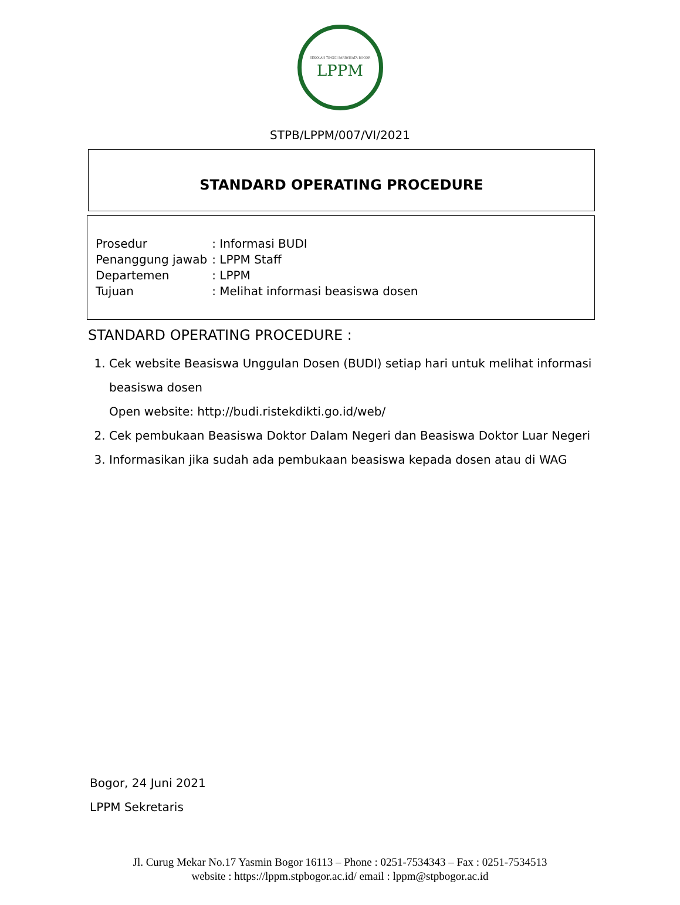SEKOLAH TINGGI PARIWISATA BOGOR
LPPM
STPB/LPPM/007/VI/2021
STANDARD OPERATING PROCEDURE
| Prosedur | : Informasi BUDI |
| Penanggung jawab | : LPPM Staff |
| Departemen | : LPPM |
| Tujuan | : Melihat informasi beasiswa dosen |
STANDARD OPERATING PROCEDURE :
1. Cek website Beasiswa Unggulan Dosen (BUDI) setiap hari untuk melihat informasi beasiswa dosen
Open website: http://budi.ristekdikti.go.id/web/
2. Cek pembukaan Beasiswa Doktor Dalam Negeri dan Beasiswa Doktor Luar Negeri
3. Informasikan jika sudah ada pembukaan beasiswa kepada dosen atau di WAG
Bogor, 24 Juni 2021
LPPM Sekretaris
Jl. Curug Mekar No.17 Yasmin Bogor 16113 – Phone : 0251-7534343 – Fax : 0251-7534513
website : https://lppm.stpbogor.ac.id/ email : lppm@stpbogor.ac.id